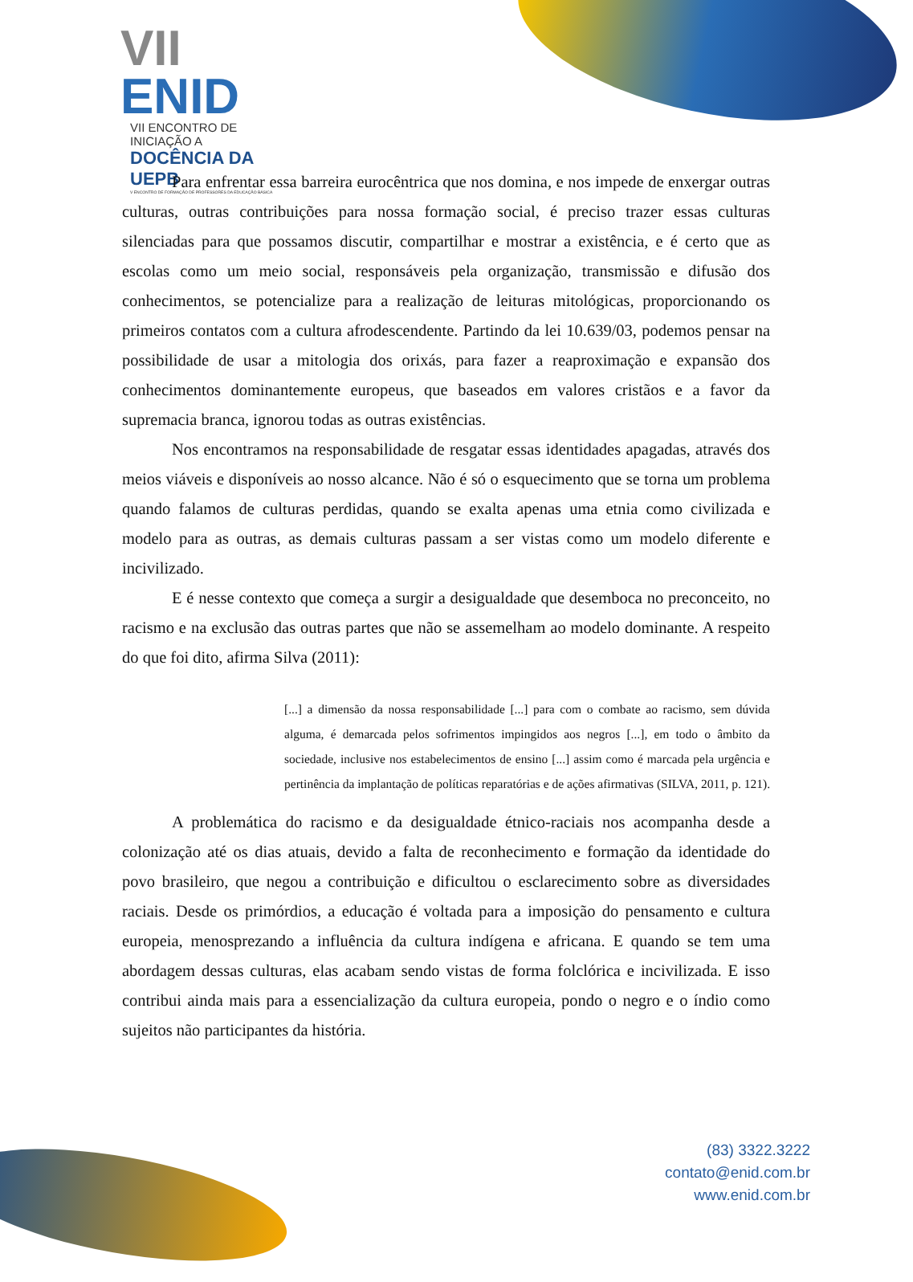VII ENID
VII ENCONTRO DE INICIAÇÃO A
DOCÊNCIA DA UEPB
V ENCONTRO DE FORMAÇÃO DE PROFESSORES DA EDUCAÇÃO BÁSICA
Para enfrentar essa barreira eurocêntrica que nos domina, e nos impede de enxergar outras culturas, outras contribuições para nossa formação social, é preciso trazer essas culturas silenciadas para que possamos discutir, compartilhar e mostrar a existência, e é certo que as escolas como um meio social, responsáveis pela organização, transmissão e difusão dos conhecimentos, se potencialize para a realização de leituras mitológicas, proporcionando os primeiros contatos com a cultura afrodescendente. Partindo da lei 10.639/03, podemos pensar na possibilidade de usar a mitologia dos orixás, para fazer a reaproximação e expansão dos conhecimentos dominantemente europeus, que baseados em valores cristãos e a favor da supremacia branca, ignorou todas as outras existências.
Nos encontramos na responsabilidade de resgatar essas identidades apagadas, através dos meios viáveis e disponíveis ao nosso alcance. Não é só o esquecimento que se torna um problema quando falamos de culturas perdidas, quando se exalta apenas uma etnia como civilizada e modelo para as outras, as demais culturas passam a ser vistas como um modelo diferente e incivilizado.
E é nesse contexto que começa a surgir a desigualdade que desemboca no preconceito, no racismo e na exclusão das outras partes que não se assemelham ao modelo dominante. A respeito do que foi dito, afirma Silva (2011):
[...] a dimensão da nossa responsabilidade [...] para com o combate ao racismo, sem dúvida alguma, é demarcada pelos sofrimentos impingidos aos negros [...], em todo o âmbito da sociedade, inclusive nos estabelecimentos de ensino [...] assim como é marcada pela urgência e pertinência da implantação de políticas reparatórias e de ações afirmativas (SILVA, 2011, p. 121).
A problemática do racismo e da desigualdade étnico-raciais nos acompanha desde a colonização até os dias atuais, devido a falta de reconhecimento e formação da identidade do povo brasileiro, que negou a contribuição e dificultou o esclarecimento sobre as diversidades raciais. Desde os primórdios, a educação é voltada para a imposição do pensamento e cultura europeia, menosprezando a influência da cultura indígena e africana. E quando se tem uma abordagem dessas culturas, elas acabam sendo vistas de forma folclórica e incivilizada. E isso contribui ainda mais para a essencialização da cultura europeia, pondo o negro e o índio como sujeitos não participantes da história.
(83) 3322.3222
contato@enid.com.br
www.enid.com.br